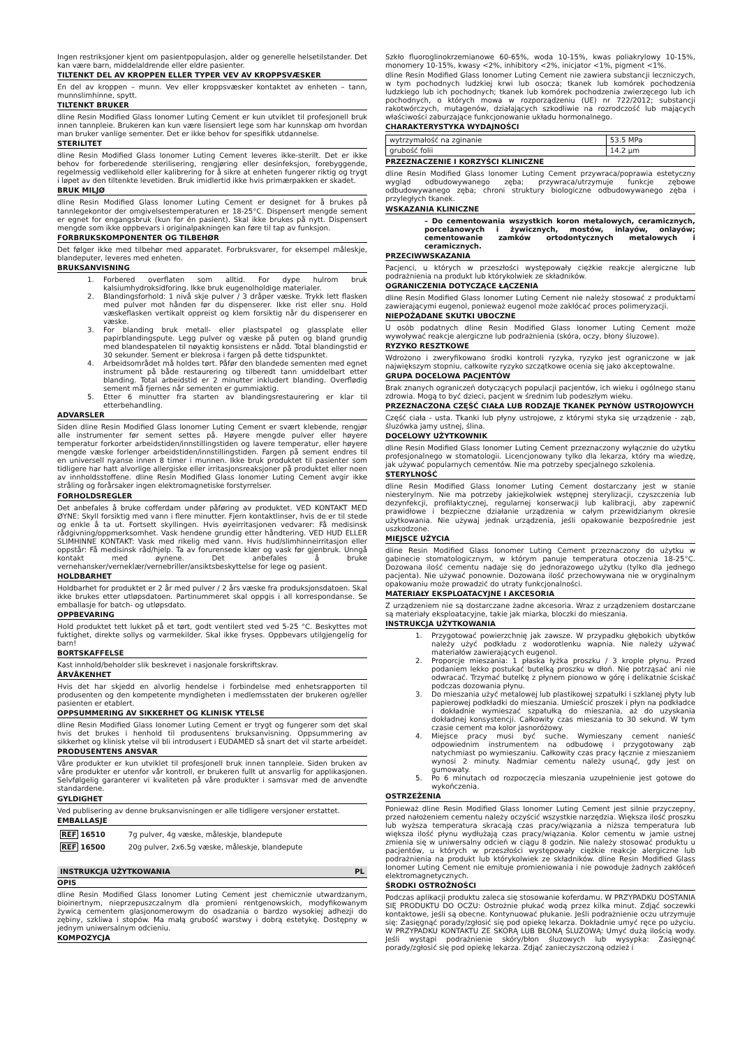Ingen restriksjoner kjent om pasientpopulasjon, alder og generelle helsetilstander. Det kan være barn, middelaldrende eller eldre pasienter.
TILTENKT DEL AV KROPPEN ELLER TYPER VEV AV KROPPSVÆSKER
En del av kroppen – munn. Vev eller kroppsvæsker kontaktet av enheten – tann, munnslimhinne, spytt.
TILTENKT BRUKER
dline Resin Modified Glass Ionomer Luting Cement er kun utviklet til profesjonell bruk innen tannpleie. Brukeren kan kun være lisensiert lege som har kunnskap om hvordan man bruker vanlige sementer. Det er ikke behov for spesifikk utdannelse.
STERILITET
dline Resin Modified Glass Ionomer Luting Cement leveres ikke-sterilt. Det er ikke behov for forberedende sterilisering, rengjøring eller desinfeksjon, forebyggende, regelmessig vedlikehold eller kalibrering for å sikre at enheten fungerer riktig og trygt i løpet av den tiltenkte levetiden. Bruk imidlertid ikke hvis primærpakken er skadet.
BRUK MILJØ
dline Resin Modified Glass Ionomer Luting Cement er designet for å brukes på tannlegekontor der omgivelsestemperaturen er 18-25°C. Dispensert mengde sement er egnet for engangsbruk (kun for én pasient). Skal ikke brukes på nytt. Dispensert mengde som ikke oppbevars i originalpakningen kan føre til tap av funksjon.
FORBRUKSKOMPONENTER OG TILBEHØR
Det følger ikke med tilbehør med apparatet. Forbruksvarer, for eksempel måleskje, blandeputer, leveres med enheten.
BRUKSANVISNING
1. Forbered overflaten som alltid. For dype hulrom bruk kalsiumhydroksidforing. Ikke bruk eugenolholdige materialer.
2. Blandingsforhold: 1 nivå skje pulver / 3 dråper væske. Trykk lett flasken med pulver mot hånden før du dispenserer. Ikke rist eller snu. Hold væskeflasken vertikalt oppreist og klem forsiktig når du dispenserer en væske.
3. For blanding bruk metall- eller plastspatel og glassplate eller papirblandingspute. Legg pulver og væske på puten og bland grundig med blandespatelen til nøyaktig konsistens er nådd. Total blandingstid er 30 sekunder. Sement er blekrosa i fargen på dette tidspunktet.
4. Arbeidsområdet må holdes tørt. Påfør den blandede sementen med egnet instrument på både restaurering og tilberedt tann umiddelbart etter blanding. Total arbeidstid er 2 minutter inkludert blanding. Overflødig sement må fjernes når sementen er gummiaktig.
5. Etter 6 minutter fra starten av blandingsrestaurering er klar til etterbehandling.
ADVARSLER
Siden dline Resin Modified Glass Ionomer Luting Cement er svært klebende, rengjør alle instrumenter før sement settes på. Høyere mengde pulver eller høyere temperatur forkorter arbeidstiden/innstillingstiden og lavere temperatur, eller høyere mengde væske forlenger arbeidstiden/innstillingstiden. Fargen på sement endres til en universell nyanse innen 8 timer i munnen. Ikke bruk produktet til pasienter som tidligere har hatt alvorlige allergiske eller irritasjonsreaksjoner på produktet eller noen av innholdsstoffene. dline Resin Modified Glass Ionomer Luting Cement avgir ikke stråling og forårsaker ingen elektromagnetiske forstyrrelser.
FORHOLDSREGLER
Det anbefales å bruke cofferdam under påføring av produktet. VED KONTAKT MED ØYNE: Skyll forsiktig med vann i flere minutter. Fjern kontaktlinser, hvis de er til stede og enkle å ta ut. Fortsett skyllingen. Hvis øyeirritasjonen vedvarer: Få medisinsk rådgivning/oppmerksomhet. Vask hendene grundig etter håndtering. VED HUD ELLER SLIMHINNE KONTAKT: Vask med rikelig med vann. Hvis hud/slimhinneirritasjon eller oppstår: Få medisinsk råd/hjelp. Ta av forurensede klær og vask før gjenbruk. Unngå kontakt med øynene. Det anbefales å bruke vernehansker/verneklær/vernebriller/ansiktsbeskyttelse for lege og pasient.
HOLDBARHET
Holdbarhet for produktet er 2 år med pulver / 2 års væske fra produksjonsdatoen. Skal ikke brukes etter utløpsdatoen. Partinummeret skal oppgis i all korrespondanse. Se emballasje for batch- og utløpsdato.
OPPBEVARING
Hold produktet tett lukket på et tørt, godt ventilert sted ved 5-25 °C. Beskyttes mot fuktighet, direkte sollys og varmekilder. Skal ikke fryses. Oppbevars utilgjengelig for barn!
BORTSKAFFELSE
Kast innhold/beholder slik beskrevet i nasjonale forskriftskrav.
ÅRVÅKENHET
Hvis det har skjedd en alvorlig hendelse i forbindelse med enhetsrapporten til produsenten og den kompetente myndigheten i medlemsstaten der brukeren og/eller pasienten er etablert.
OPPSUMMERING AV SIKKERHET OG KLINISK YTELSE
dline Resin Modified Glass Ionomer Luting Cement er trygt og fungerer som det skal hvis det brukes i henhold til produsentens bruksanvisning. Oppsummering av sikkerhet og klinisk ytelse vil bli introdusert i EUDAMED så snart det vil starte arbeidet.
PRODUSENTENS ANSVAR
Våre produkter er kun utviklet til profesjonell bruk innen tannpleie. Siden bruken av våre produkter er utenfor vår kontroll, er brukeren fullt ut ansvarlig for applikasjonen. Selvfølgelig garanterer vi kvaliteten på våre produkter i samsvar med de anvendte standardene.
GYLDIGHET
Ved publisering av denne bruksanvisningen er alle tidligere versjoner erstattet.
EMBALLASJE
| REF 16510 | 7g pulver, 4g væske, måleskje, blandepute |
| REF 16500 | 20g pulver, 2x6.5g væske, måleskje, blandepute |
INSTRUKCJA UŻYTKOWANIA PL
OPIS
dline Resin Modified Glass Ionomer Luting Cement jest chemicznie utwardzanym, bioinertnym, nieprzepuszczalnym dla promieni rentgenowskich, modyfikowanym żywicą cementem glasjonomerowym do osadzania o bardzo wysokiej adhezji do zębiny, szkliwa i stopów. Ma małą grubość warstwy i dobrą estetykę. Dostępny w jednym uniwersalnym odcieniu.
KOMPOZYCJA
Szkło fluoroglinokrzemianowe 60-65%, woda 10-15%, kwas poliakrylowy 10-15%, monomery 10-15%, kwasy <2%, inhibitory <2%, inicjator <1%, pigment <1%.
dline Resin Modified Glass Ionomer Luting Cement nie zawiera substancji leczniczych, w tym pochodnych ludzkiej krwi lub osocza; tkanek lub komórek pochodzenia ludzkiego lub ich pochodnych; tkanek lub komórek pochodzenia zwierzęcego lub ich pochodnych, o których mowa w rozporządzeniu (UE) nr 722/2012; substancji rakotwórczych, mutagenów, działających szkodliwie na rozrodczość lub mających właściwości zaburzające funkcjonowanie układu hormonalnego.
CHARAKTERYSTYKA WYDAJNOŚCI
| wytrzymałość na zginanie | 53.5 MPa |
| grubość folii | 14.2 µm |
PRZEZNACZENIE I KORZYŚCI KLINICZNE
dline Resin Modified Glass Ionomer Luting Cement przywraca/poprawia estetyczny wygląd odbudowywanego zęba; przywraca/utrzymuje funkcje zębowe odbudowywanego zęba; chroni struktury biologiczne odbudowywanego zęba i przyległych tkanek.
WSKAZANIA KLINICZNE
– Do cementowania wszystkich koron metalowych, ceramicznych, porcelanowych i żywicznych, mostów, inlayów, onlayów; cementowanie zamków ortodontycznych metalowych i ceramicznych.
PRZECIWWSKAZANIA
Pacjenci, u których w przeszłości występowały ciężkie reakcje alergiczne lub podrażnienia na produkt lub którykolwiek ze składników.
OGRANICZENIA DOTYCZĄCE ŁĄCZENIA
dline Resin Modified Glass Ionomer Luting Cement nie należy stosować z produktami zawierającymi eugenol, ponieważ eugenol może zakłócać proces polimeryzacji.
NIEPOŻĄDANE SKUTKI UBOCZNE
U osób podatnych dline Resin Modified Glass Ionomer Luting Cement może wywoływać reakcje alergiczne lub podrażnienia (skóra, oczy, błony śluzowe).
RYZYKO RESZTKOWE
Wdrożono i zweryfikowano środki kontroli ryzyka, ryzyko jest ograniczone w jak największym stopniu, całkowite ryzyko szczątkowe ocenia się jako akceptowalne.
GRUPA DOCELOWA PACJENTÓW
Brak znanych ograniczeń dotyczących populacji pacjentów, ich wieku i ogólnego stanu zdrowia. Mogą to być dzieci, pacjent w średnim lub podeszłym wieku.
PRZEZNACZONA CZĘŚĆ CIAŁA LUB RODZAJE TKANEK PŁYNÓW USTROJOWYCH
Część ciała - usta. Tkanki lub płyny ustrojowe, z którymi styka się urządzenie - ząb, śluzówka jamy ustnej, ślina.
DOCELOWY UŻYTKOWNIK
dline Resin Modified Glass Ionomer Luting Cement przeznaczony wyłącznie do użytku profesjonalnego w stomatologii. Licencjonowany tylko dla lekarza, który ma wiedzę, jak używać popularnych cementów. Nie ma potrzeby specjalnego szkolenia.
STERYLNOŚĆ
dline Resin Modified Glass Ionomer Luting Cement dostarczany jest w stanie niesterylnym. Nie ma potrzeby jakiejkolwiek wstępnej sterylizacji, czyszczenia lub dezynfekcji, profilaktycznej, regularnej konserwacji lub kalibracji, aby zapewnić prawidłowe i bezpieczne działanie urządzenia w całym przewidzianym okresie użytkowania. Nie używaj jednak urządzenia, jeśli opakowanie bezpośrednie jest uszkodzone.
MIEJSCE UŻYCIA
dline Resin Modified Glass Ionomer Luting Cement przeznaczony do użytku w gabinecie stomatologicznym, w którym panuje temperatura otoczenia 18-25°C. Dozowana ilość cementu nadaje się do jednorazowego użytku (tylko dla jednego pacjenta). Nie używać ponownie. Dozowana ilość przechowywana nie w oryginalnym opakowaniu może prowadzić do utraty funkcjonalności.
MATERIAŁY EKSPLOATACYJNE I AKCESORIA
Z urządzeniem nie są dostarczane żadne akcesoria. Wraz z urządzeniem dostarczane są materiały eksploatacyjne, takie jak miarka, bloczki do mieszania.
INSTRUKCJA UŻYTKOWANIA
1. Przygotować powierzchnię jak zawsze. W przypadku głębokich ubytków należy użyć podkładu z wodorotlenku wapnia. Nie należy używać materiałów zawierających eugenol.
2. Proporcje mieszania: 1 płaska łyżka proszku / 3 krople płynu. Przed podaniem lekko postukać butelką proszku w dłoń. Nie potrząsać ani nie odwracać. Trzymać butelkę z płynem pionowo w górę i delikatnie ściskać podczas dozowania płynu.
3. Do mieszania użyć metalowej lub plastikowej szpatułki i szklanej płyty lub papierowej podkładki do mieszania. Umieścić proszek i płyn na podkładce i dokładnie wymieszać szpatułką do mieszania, aż do uzyskania dokładnej konsystencji. Całkowity czas mieszania to 30 sekund. W tym czasie cement ma kolor jasnoróżowy.
4. Miejsce pracy musi być suche. Wymieszany cement nanieść odpowiednim instrumentem na odbudowę i przygotowany ząb natychmiast po wymieszaniu. Całkowity czas pracy łącznie z mieszaniem wynosi 2 minuty. Nadmiar cementu należy usunąć, gdy jest on gumowaty.
5. Po 6 minutach od rozpoczęcia mieszania uzupełnienie jest gotowe do wykończenia.
OSTRZEŻENIA
Ponieważ dline Resin Modified Glass Ionomer Luting Cement jest silnie przyczepny, przed nałożeniem cementu należy oczyścić wszystkie narzędzia. Większa ilość proszku lub wyższa temperatura skracają czas pracy/wiązania a niższa temperatura lub większa ilość płynu wydłużają czas pracy/wiązania. Kolor cementu w jamie ustnej zmienia się w uniwersalny odcień w ciągu 8 godzin. Nie należy stosować produktu u pacjentów, u których w przeszłości występowały ciężkie reakcje alergiczne lub podrażnienia na produkt lub którykolwiek ze składników. dline Resin Modified Glass Ionomer Luting Cement nie emituje promieniowania i nie powoduje żadnych zakłóceń elektromagnetycznych.
ŚRODKI OSTROŻNOŚCI
Podczas aplikacji produktu zaleca się stosowanie koferdamu. W PRZYPADKU DOSTANIA SIĘ PRODUKTU DO OCZU: Ostrożnie płukać wodą przez kilka minut. Zdjąć soczewki kontaktowe, jeśli są obecne. Kontynuować płukanie. Jeśli podrażnienie oczu utrzymuje się: Zasięgnąć porady/zgłosić się pod opiekę lekarza. Dokładnie umyć ręce po użyciu. W PRZYPADKU KONTAKTU ZE SKÓRĄ LUB BŁONĄ ŚLUZOWĄ: Umyć dużą ilością wody. Jeśli wystąpi podrażnienie skóry/błon śluzowych lub wysypka: Zasięgnąć porady/zgłosić się pod opiekę lekarza. Zdjąć zanieczyszczoną odzież i